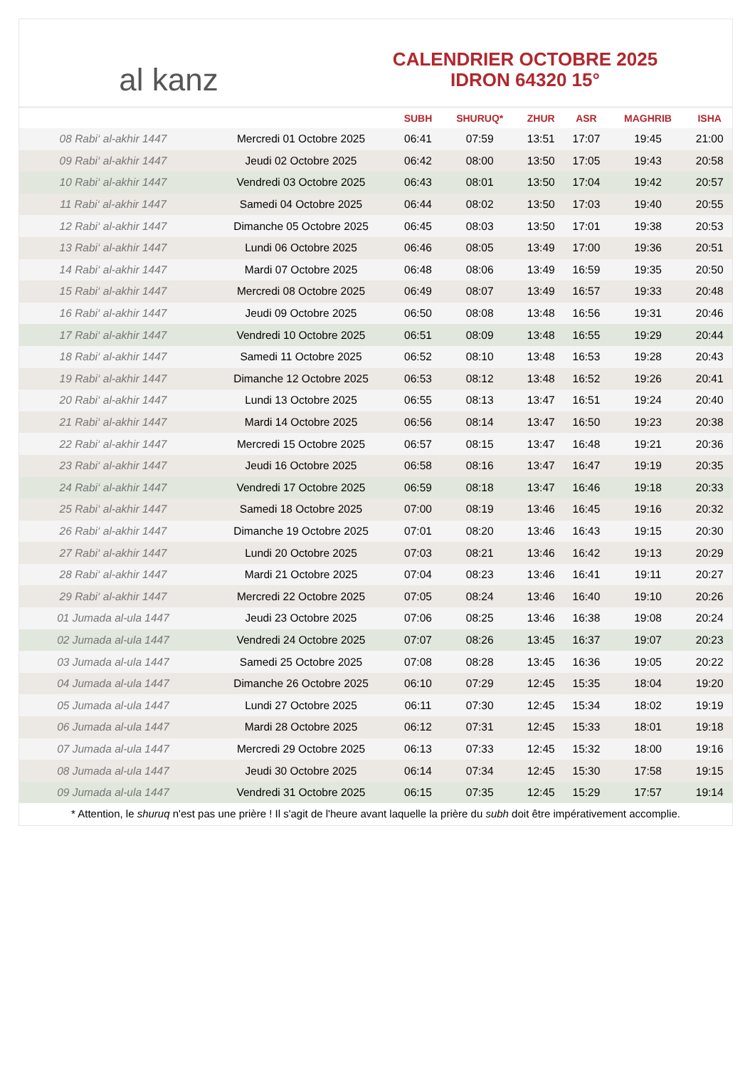al kanz
CALENDRIER OCTOBRE 2025
IDRON 64320 15°
| | | SUBH | SHURUQ* | ZHUR | ASR | MAGHRIB | ISHA |
| --- | --- | --- | --- | --- | --- | --- | --- |
| 08 Rabi‘ al-akhir 1447 | Mercredi 01 Octobre 2025 | 06:41 | 07:59 | 13:51 | 17:07 | 19:45 | 21:00 |
| 09 Rabi‘ al-akhir 1447 | Jeudi 02 Octobre 2025 | 06:42 | 08:00 | 13:50 | 17:05 | 19:43 | 20:58 |
| 10 Rabi‘ al-akhir 1447 | Vendredi 03 Octobre 2025 | 06:43 | 08:01 | 13:50 | 17:04 | 19:42 | 20:57 |
| 11 Rabi‘ al-akhir 1447 | Samedi 04 Octobre 2025 | 06:44 | 08:02 | 13:50 | 17:03 | 19:40 | 20:55 |
| 12 Rabi‘ al-akhir 1447 | Dimanche 05 Octobre 2025 | 06:45 | 08:03 | 13:50 | 17:01 | 19:38 | 20:53 |
| 13 Rabi‘ al-akhir 1447 | Lundi 06 Octobre 2025 | 06:46 | 08:05 | 13:49 | 17:00 | 19:36 | 20:51 |
| 14 Rabi‘ al-akhir 1447 | Mardi 07 Octobre 2025 | 06:48 | 08:06 | 13:49 | 16:59 | 19:35 | 20:50 |
| 15 Rabi‘ al-akhir 1447 | Mercredi 08 Octobre 2025 | 06:49 | 08:07 | 13:49 | 16:57 | 19:33 | 20:48 |
| 16 Rabi‘ al-akhir 1447 | Jeudi 09 Octobre 2025 | 06:50 | 08:08 | 13:48 | 16:56 | 19:31 | 20:46 |
| 17 Rabi‘ al-akhir 1447 | Vendredi 10 Octobre 2025 | 06:51 | 08:09 | 13:48 | 16:55 | 19:29 | 20:44 |
| 18 Rabi‘ al-akhir 1447 | Samedi 11 Octobre 2025 | 06:52 | 08:10 | 13:48 | 16:53 | 19:28 | 20:43 |
| 19 Rabi‘ al-akhir 1447 | Dimanche 12 Octobre 2025 | 06:53 | 08:12 | 13:48 | 16:52 | 19:26 | 20:41 |
| 20 Rabi‘ al-akhir 1447 | Lundi 13 Octobre 2025 | 06:55 | 08:13 | 13:47 | 16:51 | 19:24 | 20:40 |
| 21 Rabi‘ al-akhir 1447 | Mardi 14 Octobre 2025 | 06:56 | 08:14 | 13:47 | 16:50 | 19:23 | 20:38 |
| 22 Rabi‘ al-akhir 1447 | Mercredi 15 Octobre 2025 | 06:57 | 08:15 | 13:47 | 16:48 | 19:21 | 20:36 |
| 23 Rabi‘ al-akhir 1447 | Jeudi 16 Octobre 2025 | 06:58 | 08:16 | 13:47 | 16:47 | 19:19 | 20:35 |
| 24 Rabi‘ al-akhir 1447 | Vendredi 17 Octobre 2025 | 06:59 | 08:18 | 13:47 | 16:46 | 19:18 | 20:33 |
| 25 Rabi‘ al-akhir 1447 | Samedi 18 Octobre 2025 | 07:00 | 08:19 | 13:46 | 16:45 | 19:16 | 20:32 |
| 26 Rabi‘ al-akhir 1447 | Dimanche 19 Octobre 2025 | 07:01 | 08:20 | 13:46 | 16:43 | 19:15 | 20:30 |
| 27 Rabi‘ al-akhir 1447 | Lundi 20 Octobre 2025 | 07:03 | 08:21 | 13:46 | 16:42 | 19:13 | 20:29 |
| 28 Rabi‘ al-akhir 1447 | Mardi 21 Octobre 2025 | 07:04 | 08:23 | 13:46 | 16:41 | 19:11 | 20:27 |
| 29 Rabi‘ al-akhir 1447 | Mercredi 22 Octobre 2025 | 07:05 | 08:24 | 13:46 | 16:40 | 19:10 | 20:26 |
| 01 Jumada al-ula 1447 | Jeudi 23 Octobre 2025 | 07:06 | 08:25 | 13:46 | 16:38 | 19:08 | 20:24 |
| 02 Jumada al-ula 1447 | Vendredi 24 Octobre 2025 | 07:07 | 08:26 | 13:45 | 16:37 | 19:07 | 20:23 |
| 03 Jumada al-ula 1447 | Samedi 25 Octobre 2025 | 07:08 | 08:28 | 13:45 | 16:36 | 19:05 | 20:22 |
| 04 Jumada al-ula 1447 | Dimanche 26 Octobre 2025 | 06:10 | 07:29 | 12:45 | 15:35 | 18:04 | 19:20 |
| 05 Jumada al-ula 1447 | Lundi 27 Octobre 2025 | 06:11 | 07:30 | 12:45 | 15:34 | 18:02 | 19:19 |
| 06 Jumada al-ula 1447 | Mardi 28 Octobre 2025 | 06:12 | 07:31 | 12:45 | 15:33 | 18:01 | 19:18 |
| 07 Jumada al-ula 1447 | Mercredi 29 Octobre 2025 | 06:13 | 07:33 | 12:45 | 15:32 | 18:00 | 19:16 |
| 08 Jumada al-ula 1447 | Jeudi 30 Octobre 2025 | 06:14 | 07:34 | 12:45 | 15:30 | 17:58 | 19:15 |
| 09 Jumada al-ula 1447 | Vendredi 31 Octobre 2025 | 06:15 | 07:35 | 12:45 | 15:29 | 17:57 | 19:14 |
* Attention, le shuruq n'est pas une prière ! Il s'agit de l'heure avant laquelle la prière du subh doit être impérativement accomplie.